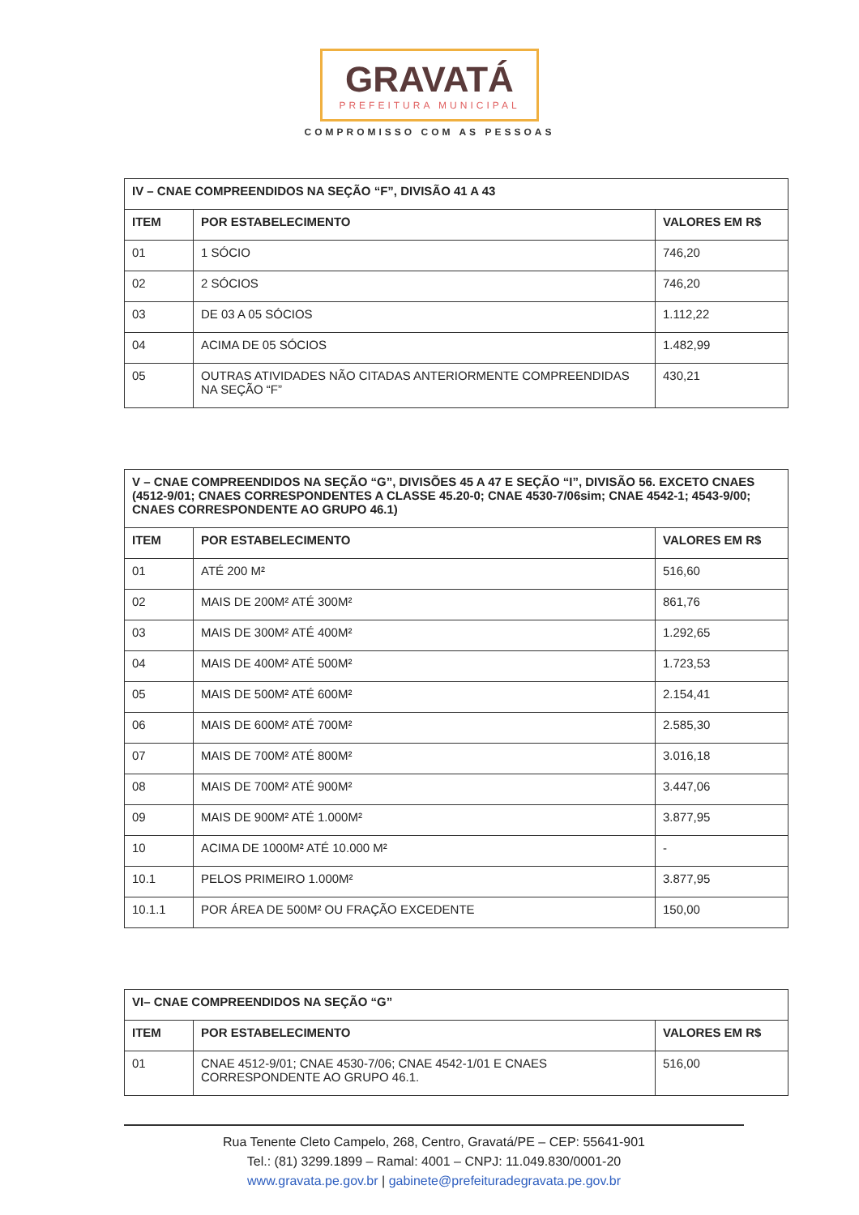GRAVATÁ
PREFEITURA MUNICIPAL
COMPROMISSO COM AS PESSOAS
| IV – CNAE COMPREENDIDOS NA SEÇÃO “F”, DIVISÃO 41 A 43 | | |
| --- | --- | --- |
| ITEM | POR ESTABELECIMENTO | VALORES EM R$ |
| 01 | 1 SÓCIO | 746,20 |
| 02 | 2 SÓCIOS | 746,20 |
| 03 | DE 03 A 05 SÓCIOS | 1.112,22 |
| 04 | ACIMA DE 05 SÓCIOS | 1.482,99 |
| 05 | OUTRAS ATIVIDADES NÃO CITADAS ANTERIORMENTE COMPREENDIDAS NA SEÇÃO “F” | 430,21 |
| V – CNAE COMPREENDIDOS NA SEÇÃO “G”, DIVISÕES 45 A 47 E SEÇÃO “I”, DIVISÃO 56. EXCETO CNAES (4512-9/01; CNAES CORRESPONDENTES A CLASSE 45.20-0; CNAE 4530-7/06sim; CNAE 4542-1; 4543-9/00; CNAES CORRESPONDENTE AO GRUPO 46.1) | | |
| --- | --- | --- |
| ITEM | POR ESTABELECIMENTO | VALORES EM R$ |
| 01 | ATÉ 200 M² | 516,60 |
| 02 | MAIS DE 200M² ATÉ 300M² | 861,76 |
| 03 | MAIS DE 300M² ATÉ 400M² | 1.292,65 |
| 04 | MAIS DE 400M² ATÉ 500M² | 1.723,53 |
| 05 | MAIS DE 500M² ATÉ 600M² | 2.154,41 |
| 06 | MAIS DE 600M² ATÉ 700M² | 2.585,30 |
| 07 | MAIS DE 700M² ATÉ 800M² | 3.016,18 |
| 08 | MAIS DE 700M² ATÉ 900M² | 3.447,06 |
| 09 | MAIS DE 900M² ATÉ 1.000M² | 3.877,95 |
| 10 | ACIMA DE 1000M² ATÉ 10.000 M² | - |
| 10.1 | PELOS PRIMEIRO 1.000M² | 3.877,95 |
| 10.1.1 | POR ÁREA DE 500M² OU FRAÇÃO EXCEDENTE | 150,00 |
| VI– CNAE COMPREENDIDOS NA SEÇÃO “G” | | |
| --- | --- | --- |
| ITEM | POR ESTABELECIMENTO | VALORES EM R$ |
| 01 | CNAE 4512-9/01; CNAE 4530-7/06; CNAE 4542-1/01 E CNAES CORRESPONDENTE AO GRUPO 46.1. | 516,00 |
Rua Tenente Cleto Campelo, 268, Centro, Gravatá/PE – CEP: 55641-901
Tel.: (81) 3299.1899 – Ramal: 4001 – CNPJ: 11.049.830/0001-20
www.gravata.pe.gov.br | gabinete@prefeituradegravata.pe.gov.br